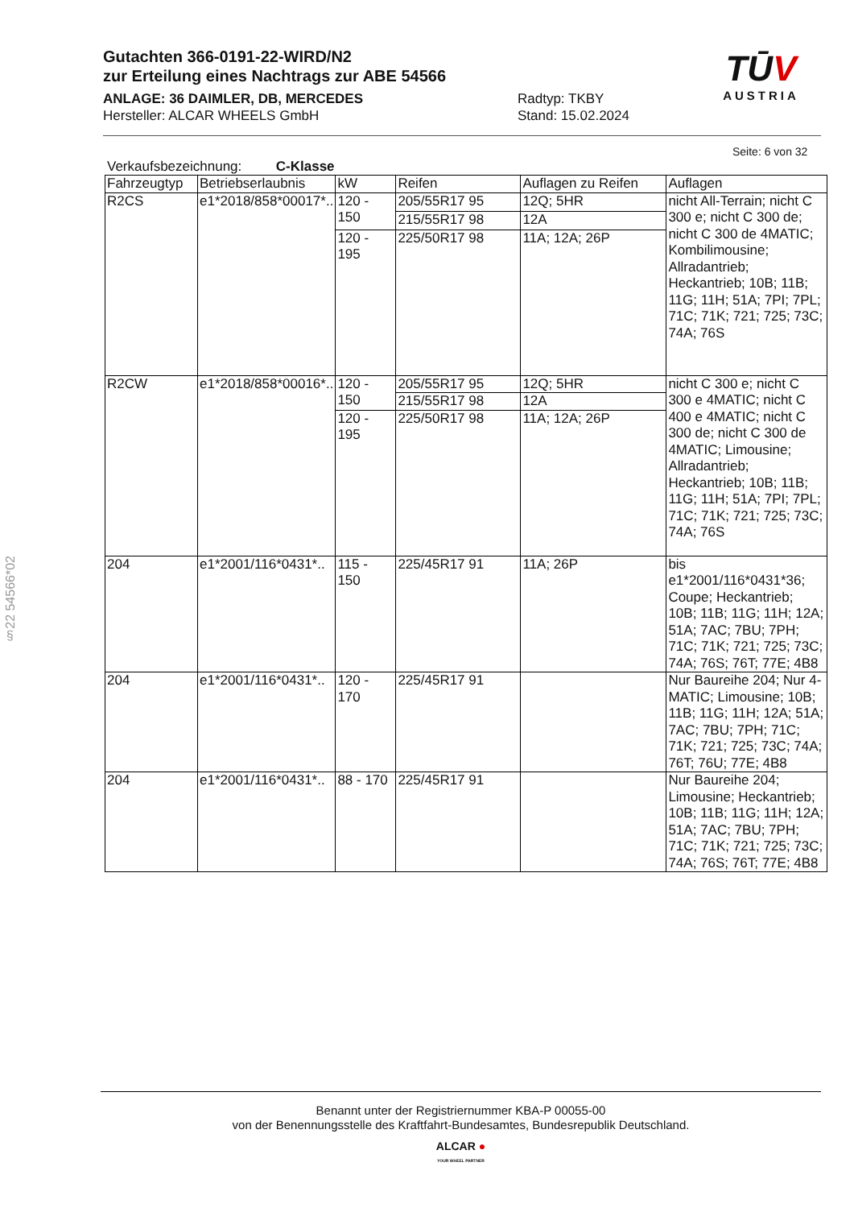Gutachten 366-0191-22-WIRD/N2
zur Erteilung eines Nachtrags zur ABE 54566
ANLAGE: 36 DAIMLER, DB, MERCEDES Radtyp: TKBY
Hersteller: ALCAR WHEELS GmbH Stand: 15.02.2024
TŪV
AUSTRIA
§22 54566*02
Seite: 6 von 32
Verkaufsbezeichnung: C-Klasse
| Fahrzeugtyp | Betriebserlaubnis | kW | Reifen | Auflagen zu Reifen | Auflagen |
| --- | --- | --- | --- | --- | --- |
| R2CS | e1*2018/858*00017*.. | 120 - 150 | 205/55R17 95 | 12Q; 5HR | nicht All-Terrain; nicht C 300 e; nicht C 300 de; nicht C 300 de 4MATIC; Kombilimousine; Allradantrieb; Heckantrieb; 10B; 11B; 11G; 11H; 51A; 7PI; 7PL; 71C; 71K; 721; 725; 73C; 74A; 76S |
| | | | 215/55R17 98 | 12A | |
| | | 120 - 195 | 225/50R17 98 | 11A; 12A; 26P | |
| R2CW | e1*2018/858*00016*.. | 120 - 150 | 205/55R17 95 | 12Q; 5HR | nicht C 300 e; nicht C 300 e 4MATIC; nicht C 400 e 4MATIC; nicht C 300 de; nicht C 300 de 4MATIC; Limousine; Allradantrieb; Heckantrieb; 10B; 11B; 11G; 11H; 51A; 7PI; 7PL; 71C; 71K; 721; 725; 73C; 74A; 76S |
| | | | 215/55R17 98 | 12A | |
| | | 120 - 195 | 225/50R17 98 | 11A; 12A; 26P | |
| 204 | e1*2001/116*0431*.. | 115 - 150 | 225/45R17 91 | 11A; 26P | bis e1*2001/116*0431*36; Coupe; Heckantrieb; 10B; 11B; 11G; 11H; 12A; 51A; 7AC; 7BU; 7PH; 71C; 71K; 721; 725; 73C; 74A; 76S; 76T; 77E; 4B8 |
| 204 | e1*2001/116*0431*.. | 120 - 170 | 225/45R17 91 | | Nur Baureihe 204; Nur 4-MATIC; Limousine; 10B; 11B; 11G; 11H; 12A; 51A; 7AC; 7BU; 7PH; 71C; 71K; 721; 725; 73C; 74A; 76T; 76U; 77E; 4B8 |
| 204 | e1*2001/116*0431*.. | 88 - 170 | 225/45R17 91 | | Nur Baureihe 204; Limousine; Heckantrieb; 10B; 11B; 11G; 11H; 12A; 51A; 7AC; 7BU; 7PH; 71C; 71K; 721; 725; 73C; 74A; 76S; 76T; 77E; 4B8 |
Benannt unter der Registriernummer KBA-P 00055-00
von der Benennungsstelle des Kraftfahrt-Bundesamtes, Bundesrepublik Deutschland.
ALCAR ●
YOUR WHEEL PARTNER